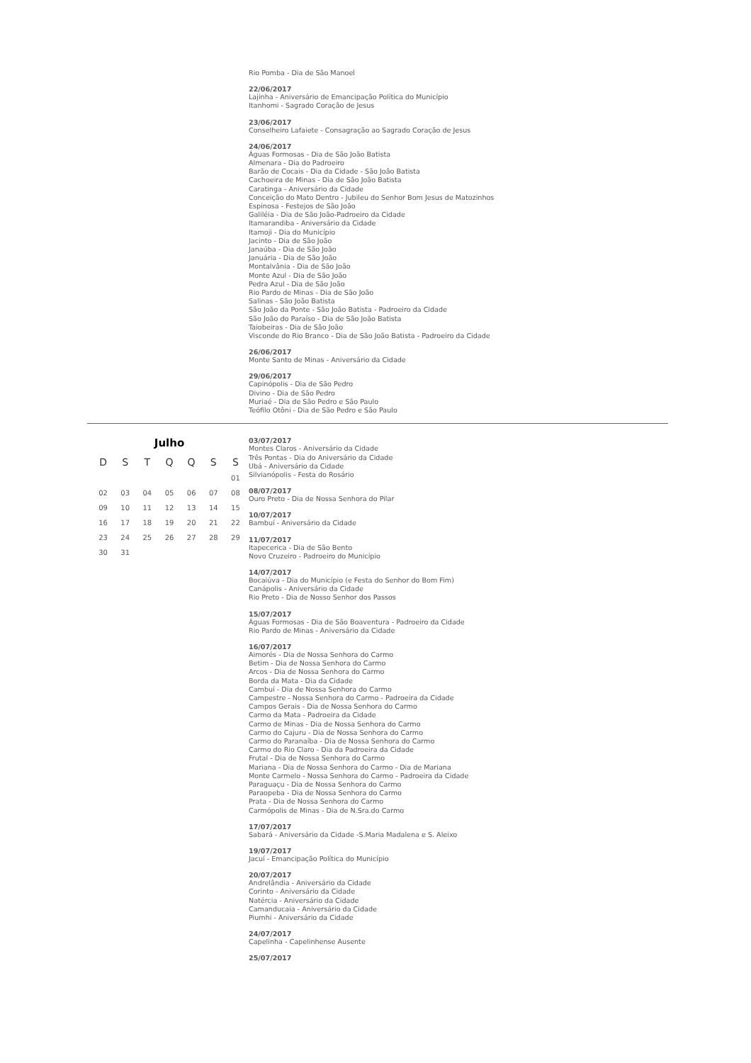Rio Pomba - Dia de São Manoel
22/06/2017
Lajinha - Aniversário de Emancipação Política do Município
Itanhomi - Sagrado Coração de Jesus
23/06/2017
Conselheiro Lafaiete - Consagração ao Sagrado Coração de Jesus
24/06/2017
Águas Formosas - Dia de São João Batista
Almenara - Dia do Padroeiro
Barão de Cocais - Dia da Cidade - São João Batista
Cachoeira de Minas - Dia de São João Batista
Caratinga - Aniversário da Cidade
Conceição do Mato Dentro - Jubileu do Senhor Bom Jesus de Matozinhos
Espinosa - Festejos de São João
Galiléia - Dia de São João-Padroeiro da Cidade
Itamarandiba - Aniversário da Cidade
Itamoji - Dia do Município
Jacinto - Dia de São João
Janaúba - Dia de São João
Januária - Dia de São João
Montalvânia - Dia de São João
Monte Azul - Dia de São João
Pedra Azul - Dia de São João
Rio Pardo de Minas - Dia de São João
Salinas - São João Batista
São João da Ponte - São João Batista - Padroeiro da Cidade
São João do Paraíso - Dia de São João Batista
Taiobeiras - Dia de São João
Visconde do Rio Branco - Dia de São João Batista - Padroeiro da Cidade
26/06/2017
Monte Santo de Minas - Aniversário da Cidade
29/06/2017
Capinópolis - Dia de São Pedro
Divino - Dia de São Pedro
Muriaé - Dia de São Pedro e São Paulo
Teófilo Otôni - Dia de São Pedro e São Paulo
Julho
| D | S | T | Q | Q | S | S |
| --- | --- | --- | --- | --- | --- | --- |
| | | | | | | 01 |
| 02 | 03 | 04 | 05 | 06 | 07 | 08 |
| 09 | 10 | 11 | 12 | 13 | 14 | 15 |
| 16 | 17 | 18 | 19 | 20 | 21 | 22 |
| 23 | 24 | 25 | 26 | 27 | 28 | 29 |
| 30 | 31 | | | | | |
03/07/2017
Montes Claros - Aniversário da Cidade
Três Pontas - Dia do Aniversário da Cidade
Ubá - Aniversário da Cidade
Silvianópolis - Festa do Rosário
08/07/2017
Ouro Preto - Dia de Nossa Senhora do Pilar
10/07/2017
Bambuí - Aniversário da Cidade
11/07/2017
Itapecerica - Dia de São Bento
Novo Cruzeiro - Padroeiro do Município
14/07/2017
Bocaiúva - Dia do Município (e Festa do Senhor do Bom Fim)
Canápolis - Aniversário da Cidade
Rio Preto - Dia de Nosso Senhor dos Passos
15/07/2017
Águas Formosas - Dia de São Boaventura - Padroeiro da Cidade
Rio Pardo de Minas - Aniversário da Cidade
16/07/2017
Aimorés - Dia de Nossa Senhora do Carmo
Betim - Dia de Nossa Senhora do Carmo
Arcos - Dia de Nossa Senhora do Carmo
Borda da Mata - Dia da Cidade
Cambuí - Dia de Nossa Senhora do Carmo
Campestre - Nossa Senhora do Carmo - Padroeira da Cidade
Campos Gerais - Dia de Nossa Senhora do Carmo
Carmo da Mata - Padroeira da Cidade
Carmo de Minas - Dia de Nossa Senhora do Carmo
Carmo do Cajuru - Dia de Nossa Senhora do Carmo
Carmo do Paranaíba - Dia de Nossa Senhora do Carmo
Carmo do Rio Claro - Dia da Padroeira da Cidade
Frutal - Dia de Nossa Senhora do Carmo
Mariana - Dia de Nossa Senhora do Carmo - Dia de Mariana
Monte Carmelo - Nossa Senhora do Carmo - Padroeira da Cidade
Paraguaçu - Dia de Nossa Senhora do Carmo
Paraopeba - Dia de Nossa Senhora do Carmo
Prata - Dia de Nossa Senhora do Carmo
Carmópolis de Minas - Dia de N.Sra.do Carmo
17/07/2017
Sabará - Aniversário da Cidade -S.Maria Madalena e S. Aleixo
19/07/2017
Jacuí - Emancipação Política do Município
20/07/2017
Andrelândia - Aniversário da Cidade
Corinto - Aniversário da Cidade
Natércia - Aniversário da Cidade
Camanducaia - Aniversário da Cidade
Piumhi - Aniversário da Cidade
24/07/2017
Capelinha - Capelinhense Ausente
25/07/2017